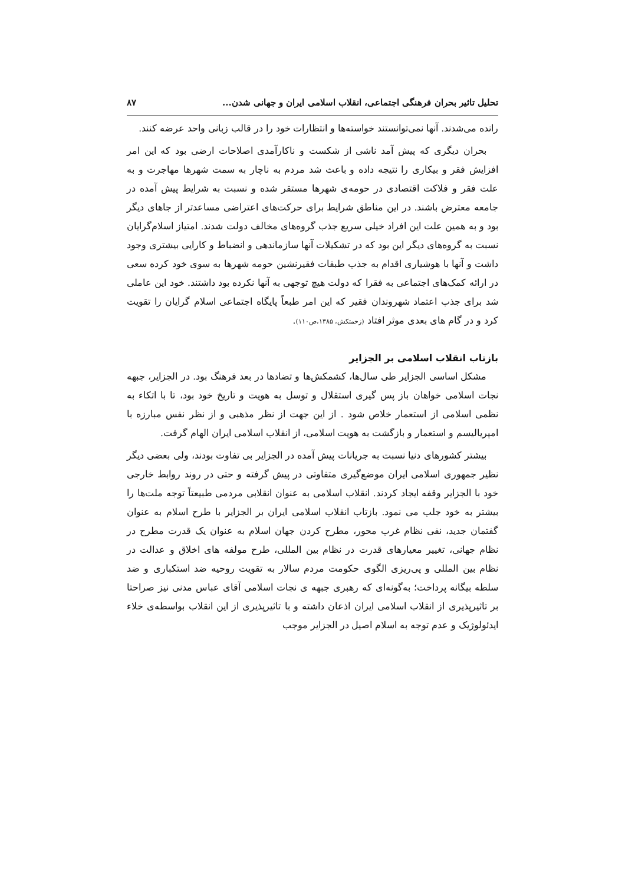تحلیل تاثیر بحران فرهنگی اجتماعی، انقلاب اسلامی ایران و جهانی شدن... ۸۷
رانده می‌شدند. آنها نمی‌توانستند خواسته‌ها و انتظارات خود را در قالب زبانی واحد عرضه کنند.
بحران دیگری که پیش آمد ناشی از شکست و ناکارآمدی اصلاحات ارضی بود که این امر افزایش فقر و بیکاری را نتیجه داده و باعث شد مردم به ناچار به سمت شهرها مهاجرت و به علت فقر و فلاکت اقتصادی در حومه‌ی شهرها مستقر شده و نسبت به شرایط پیش آمده در جامعه معترض باشند. در این مناطق شرایط برای حرکت‌های اعتراضی مساعدتر از جاهای دیگر بود و به همین علت این افراد خیلی سریع جذب گروه‌های مخالف دولت شدند. امتیاز اسلام‌گرایان نسبت به گروه‌های دیگر این بود که در تشکیلات آنها سازماندهی و انضباط و کارایی بیشتری وجود داشت و آنها با هوشیاری اقدام به جذب طبقات فقیرنشین حومه شهرها به سوی خود کرده سعی در ارائه کمک‌های اجتماعی به فقرا که دولت هیچ توجهی به آنها نکرده بود داشتند. خود این عاملی شد برای جذب اعتماد شهروندان فقیر که این امر طبعاً پایگاه اجتماعی اسلام گرایان را تقویت کرد و در گام های بعدی موثر افتاد (زحمتکش، ۱۳۸۵،ص۱۱۰).
بازتاب انقلاب اسلامی بر الجزایر
مشکل اساسی الجزایر طی سال‌ها، کشمکش‌ها و تضادها در بعد فرهنگ بود. در الجزایر، جبهه نجات اسلامی خواهان باز پس گیری استقلال و توسل به هویت و تاریخ خود بود، تا با اتکاء به نظمی اسلامی از استعمار خلاص شود . از این جهت از نظر مذهبی و از نظر نفس مبارزه با امپریالیسم و استعمار و بازگشت به هویت اسلامی، از انقلاب اسلامی ایران الهام گرفت.
بیشتر کشورهای دنیا نسبت به جریانات پیش آمده در الجزایر بی تفاوت بودند، ولی بعضی دیگر نظیر جمهوری اسلامی ایران موضع‌گیری متفاوتی در پیش گرفته و حتی در روند روابط خارجی خود با الجزایر وقفه ایجاد کردند. انقلاب اسلامی به عنوان انقلابی مردمی طبیعتاً توجه ملت‌ها را بیشتر به خود جلب می نمود. بازتاب انقلاب اسلامی ایران بر الجزایر با طرح اسلام به عنوان گفتمان جدید، نفی نظام غرب محور، مطرح کردن جهان اسلام به عنوان یک قدرت مطرح در نظام جهانی، تغییر معیارهای قدرت در نظام بین المللی، طرح مولفه های اخلاق و عدالت در نظام بین المللی و پی‌ریزی الگوی حکومت مردم سالار به تقویت روحیه ضد استکباری و ضد سلطه بیگانه پرداخت؛ به‌گونه‌ای که رهبری جبهه ی نجات اسلامی آقای عباس مدنی نیز صراحتا بر تاثیرپذیری از انقلاب اسلامی ایران اذعان داشته و با تاثیرپذیری از این انقلاب بواسطه‌ی خلاء ایدئولوژیک و عدم توجه به اسلام اصیل در الجزایر موجب